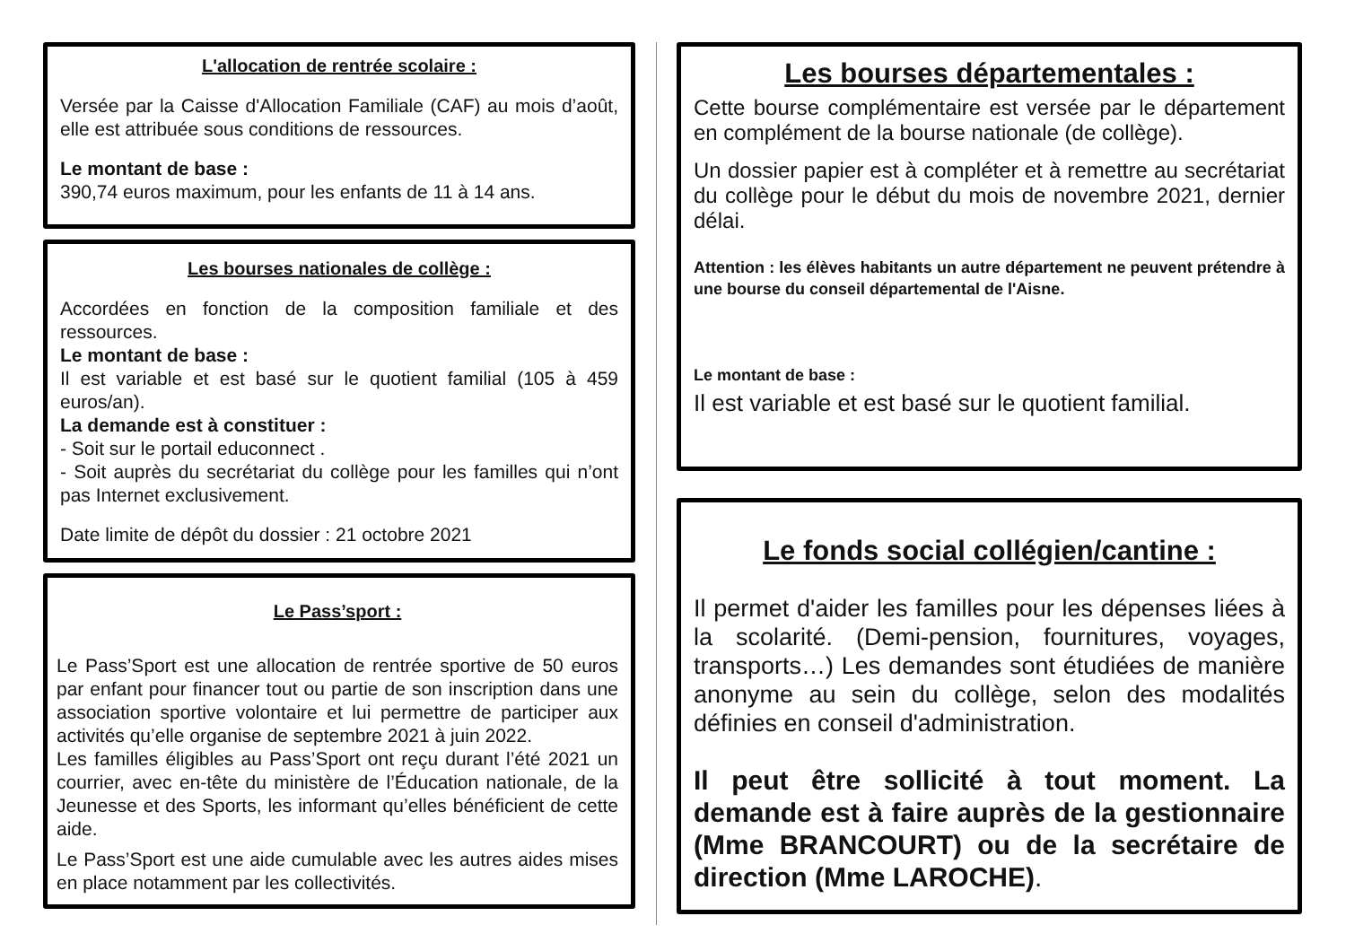L'allocation de rentrée scolaire :
Versée par la Caisse d'Allocation Familiale (CAF) au mois d’août, elle est attribuée sous conditions de ressources.
Le montant de base :
390,74 euros maximum, pour les enfants de 11 à 14 ans.
Les bourses nationales de collège :
Accordées en fonction de la composition familiale et des ressources.
Le montant de base :
Il est variable et est basé sur le quotient familial (105 à 459 euros/an).
La demande est à constituer :
- Soit sur le portail educonnect .
- Soit auprès du secrétariat du collège pour les familles qui n’ont pas Internet exclusivement.
Date limite de dépôt du dossier : 21 octobre 2021
Le Pass’sport :
Le Pass’Sport est une allocation de rentrée sportive de 50 euros par enfant pour financer tout ou partie de son inscription dans une association sportive volontaire et lui permettre de participer aux activités qu’elle organise de septembre 2021 à juin 2022.
Les familles éligibles au Pass’Sport ont reçu durant l’été 2021 un courrier, avec en-tête du ministère de l’Éducation nationale, de la Jeunesse et des Sports, les informant qu’elles bénéficient de cette aide.
Le Pass’Sport est une aide cumulable avec les autres aides mises en place notamment par les collectivités.
Les bourses départementales :
Cette bourse complémentaire est versée par le département en complément de la bourse nationale (de collège).
Un dossier papier est à compléter et à remettre au secrétariat du collège pour le début du mois de novembre 2021, dernier délai.
Attention : les élèves habitants un autre département ne peuvent prétendre à une bourse du conseil départemental de l'Aisne.
Le montant de base :
Il est variable et est basé sur le quotient familial.
Le fonds social collégien/cantine :
Il permet d'aider les familles pour les dépenses liées à la scolarité. (Demi-pension, fournitures, voyages, transports…) Les demandes sont étudiées de manière anonyme au sein du collège, selon des modalités définies en conseil d'administration.
Il peut être sollicité à tout moment. La demande est à faire auprès de la gestionnaire (Mme BRANCOURT) ou de la secrétaire de direction (Mme LAROCHE).